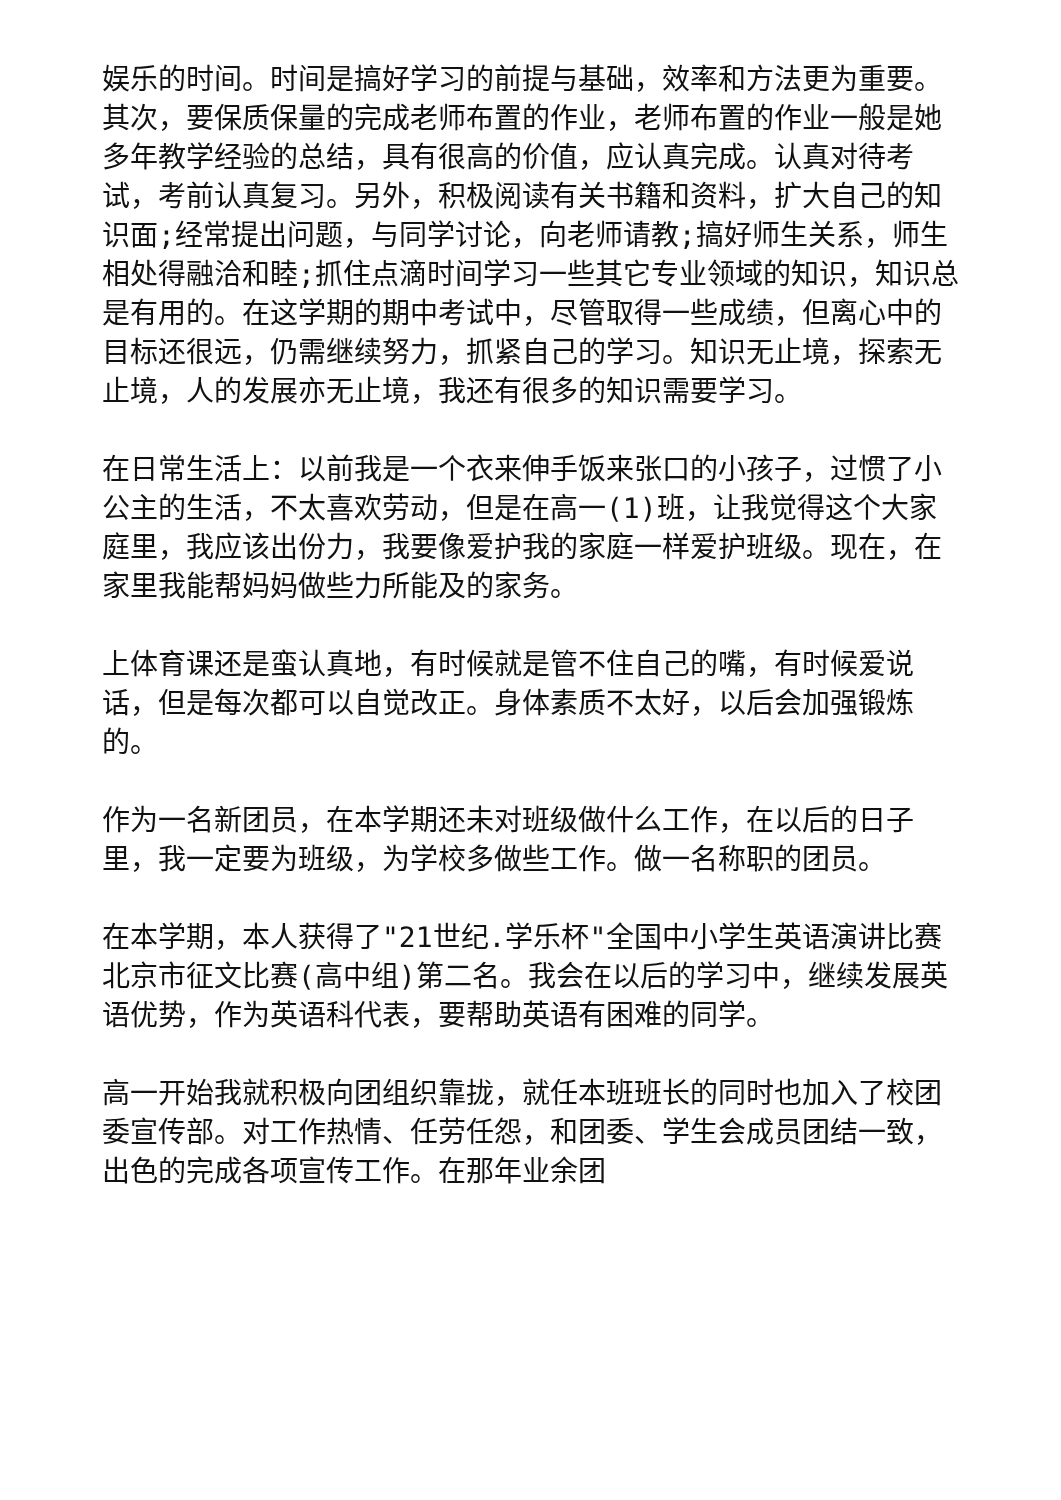娱乐的时间。时间是搞好学习的前提与基础，效率和方法更为重要。其次，要保质保量的完成老师布置的作业，老师布置的作业一般是她多年教学经验的总结，具有很高的价值，应认真完成。认真对待考试，考前认真复习。另外，积极阅读有关书籍和资料，扩大自己的知识面;经常提出问题，与同学讨论，向老师请教;搞好师生关系，师生相处得融洽和睦;抓住点滴时间学习一些其它专业领域的知识，知识总是有用的。在这学期的期中考试中，尽管取得一些成绩，但离心中的目标还很远，仍需继续努力，抓紧自己的学习。知识无止境，探索无止境，人的发展亦无止境，我还有很多的知识需要学习。
在日常生活上：以前我是一个衣来伸手饭来张口的小孩子，过惯了小公主的生活，不太喜欢劳动，但是在高一(1)班，让我觉得这个大家庭里，我应该出份力，我要像爱护我的家庭一样爱护班级。现在，在家里我能帮妈妈做些力所能及的家务。
上体育课还是蛮认真地，有时候就是管不住自己的嘴，有时候爱说话，但是每次都可以自觉改正。身体素质不太好，以后会加强锻炼的。
作为一名新团员，在本学期还未对班级做什么工作，在以后的日子里，我一定要为班级，为学校多做些工作。做一名称职的团员。
在本学期，本人获得了"21世纪.学乐杯"全国中小学生英语演讲比赛北京市征文比赛(高中组)第二名。我会在以后的学习中，继续发展英语优势，作为英语科代表，要帮助英语有困难的同学。
高一开始我就积极向团组织靠拢，就任本班班长的同时也加入了校团委宣传部。对工作热情、任劳任怨，和团委、学生会成员团结一致，出色的完成各项宣传工作。在那年业余团